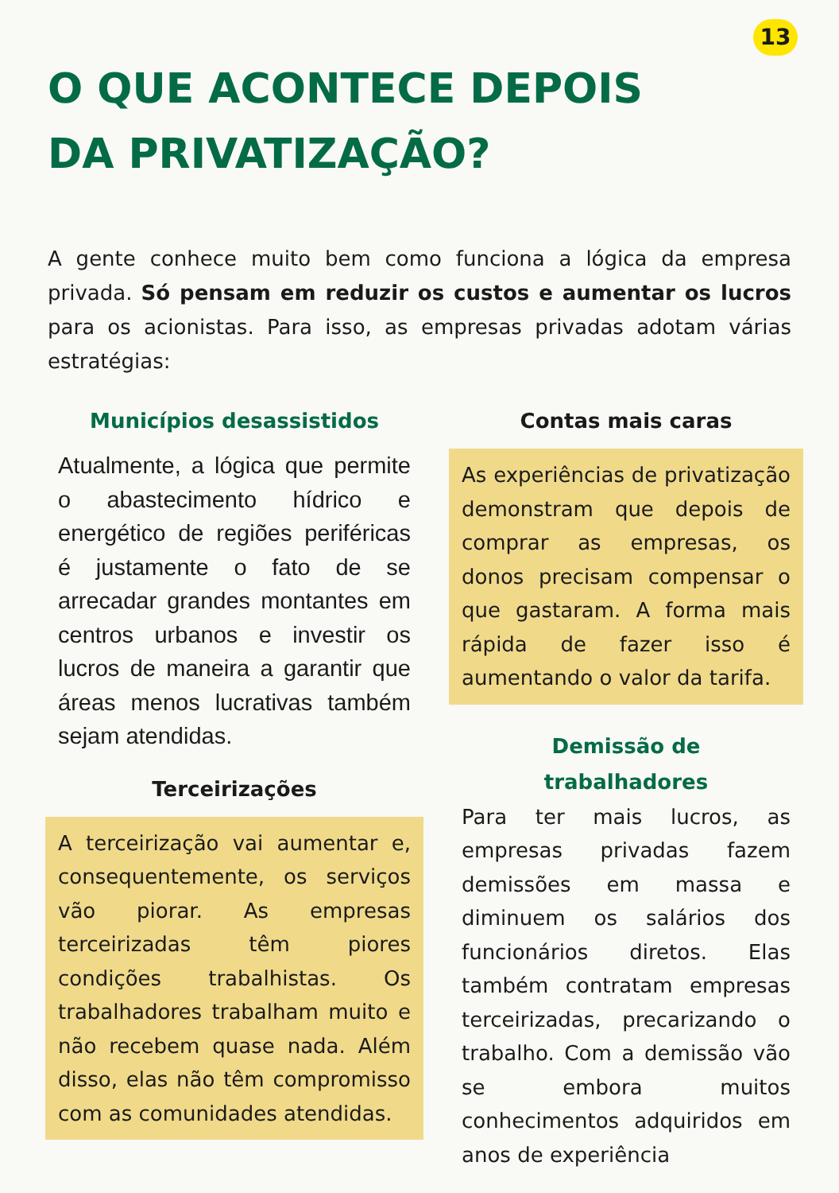13
O QUE ACONTECE DEPOIS
DA PRIVATIZAÇÃO?
A gente conhece muito bem como funciona a lógica da empresa privada. Só pensam em reduzir os custos e aumentar os lucros para os acionistas. Para isso, as empresas privadas adotam várias estratégias:
Municípios desassistidos
Atualmente, a lógica que permite o abastecimento hídrico e energético de regiões periféricas é justamente o fato de se arrecadar grandes montantes em centros urbanos e investir os lucros de maneira a garantir que áreas menos lucrativas também sejam atendidas.
Terceirizações
A terceirização vai aumentar e, consequentemente, os serviços vão piorar. As empresas terceirizadas têm piores condições trabalhistas. Os trabalhadores trabalham muito e não recebem quase nada. Além disso, elas não têm compromisso com as comunidades atendidas.
Contas mais caras
As experiências de privatização demonstram que depois de comprar as empresas, os donos precisam compensar o que gastaram. A forma mais rápida de fazer isso é aumentando o valor da tarifa.
Demissão de
trabalhadores
Para ter mais lucros, as empresas privadas fazem demissões em massa e diminuem os salários dos funcionários diretos. Elas também contratam empresas terceirizadas, precarizando o trabalho. Com a demissão vão se embora muitos conhecimentos adquiridos em anos de experiência